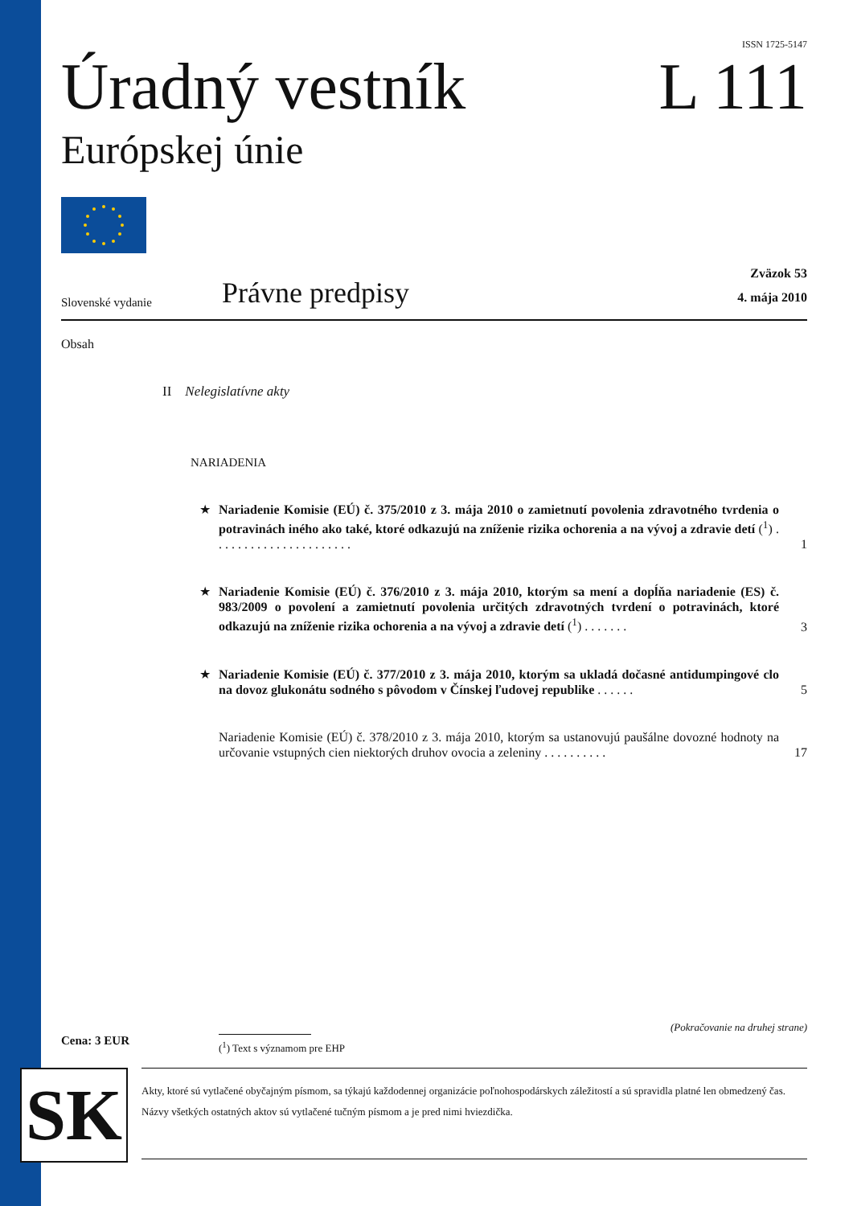ISSN 1725-5147
Úradný vestník
Európskej únie
L 111
Slovenské vydanie
Právne predpisy
Zväzok 53
4. mája 2010
Obsah
II Nelegislatívne akty
NARIADENIA
★ Nariadenie Komisie (EÚ) č. 375/2010 z 3. mája 2010 o zamietnutí povolenia zdravotného tvrdenia o potravinách iného ako také, ktoré odkazujú na zníženie rizika ochorenia a na vývoj a zdravie detí (<sup>1</sup>) . . . . . . . . . . . . . . . . . . . . . . 1
★ Nariadenie Komisie (EÚ) č. 376/2010 z 3. mája 2010, ktorým sa mení a dopĺňa nariadenie (ES) č. 983/2009 o povolení a zamietnutí povolenia určitých zdravotných tvrdení o potravinách, ktoré odkazujú na zníženie rizika ochorenia a na vývoj a zdravie detí (<sup>1</sup>) . . . . . . . 3
★ Nariadenie Komisie (EÚ) č. 377/2010 z 3. mája 2010, ktorým sa ukladá dočasné antidumpingové clo na dovoz glukonátu sodného s pôvodom v Čínskej ľudovej republike . . . . . . 5
Nariadenie Komisie (EÚ) č. 378/2010 z 3. mája 2010, ktorým sa ustanovujú paušálne dovozné hodnoty na určovanie vstupných cien niektorých druhov ovocia a zeleniny . . . . . . . . . . 17
(Pokračovanie na druhej strane)
Cena: 3 EUR
(<sup>1</sup>) Text s významom pre EHP
SK
Akty, ktoré sú vytlačené obyčajným písmom, sa týkajú každodennej organizácie poľnohospodárskych záležitostí a sú spravidla platné len obmedzený čas.
Názvy všetkých ostatných aktov sú vytlačené tučným písmom a je pred nimi hviezdička.